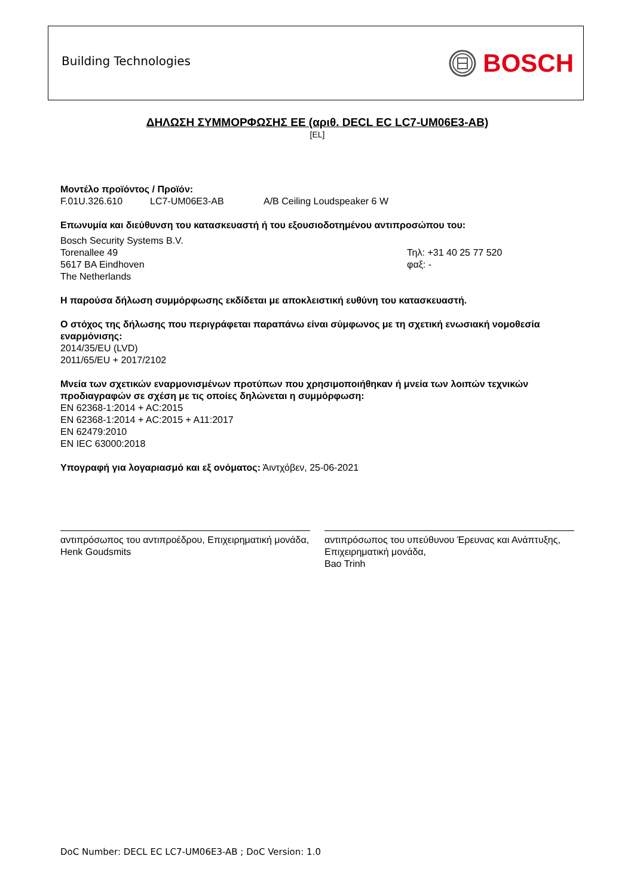Building Technologies BOSCH
ΔΗΛΩΣΗ ΣΥΜΜΟΡΦΩΣΗΣ ΕΕ (αριθ. DECL EC LC7-UM06E3-AB)
[EL]
Μοντέλο προϊόντος / Προϊόν:
F.01U.326.610 LC7-UM06E3-AB A/B Ceiling Loudspeaker 6 W
Επωνυμία και διεύθυνση του κατασκευαστή ή του εξουσιοδοτημένου αντιπροσώπου του:
Bosch Security Systems B.V.
Torenallee 49
5617 BA Eindhoven
The Netherlands
Τηλ: +31 40 25 77 520
φαξ: -
Η παρούσα δήλωση συμμόρφωσης εκδίδεται με αποκλειστική ευθύνη του κατασκευαστή.
Ο στόχος της δήλωσης που περιγράφεται παραπάνω είναι σύμφωνος με τη σχετική ενωσιακή νομοθεσία εναρμόνισης:
2014/35/EU (LVD)
2011/65/EU + 2017/2102
Μνεία των σχετικών εναρμονισμένων προτύπων που χρησιμοποιήθηκαν ή μνεία των λοιπών τεχνικών προδιαγραφών σε σχέση με τις οποίες δηλώνεται η συμμόρφωση:
EN 62368-1:2014 + AC:2015
EN 62368-1:2014 + AC:2015 + A11:2017
EN 62479:2010
EN IEC 63000:2018
Υπογραφή για λογαριασμό και εξ ονόματος: Άιντχόβεν, 25-06-2021
αντιπρόσωπος του αντιπροέδρου, Επιχειρηματική μονάδα,
Henk Goudsmits
αντιπρόσωπος του υπεύθυνου Έρευνας και Ανάπτυξης, Επιχειρηματική μονάδα,
Bao Trinh
DoC Number: DECL EC LC7-UM06E3-AB ; DoC Version: 1.0